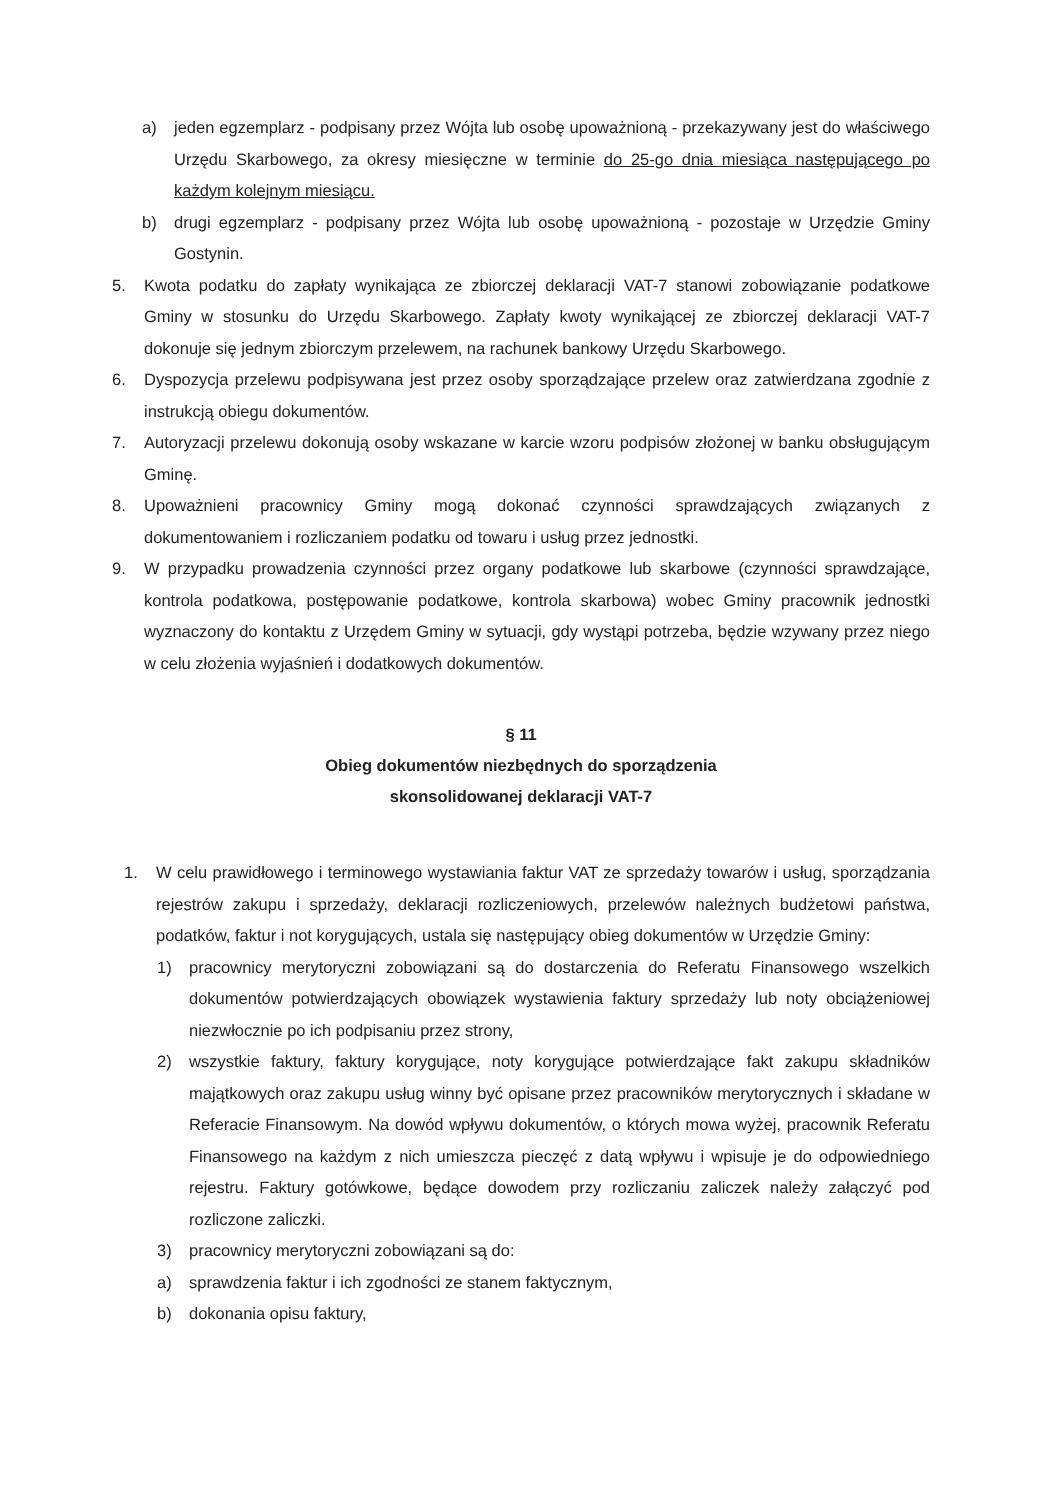a) jeden egzemplarz - podpisany przez Wójta lub osobę upoważnioną - przekazywany jest do właściwego Urzędu Skarbowego, za okresy miesięczne w terminie do 25-go dnia miesiąca następującego po każdym kolejnym miesiącu.
b) drugi egzemplarz - podpisany przez Wójta lub osobę upoważnioną - pozostaje w Urzędzie Gminy Gostynin.
5. Kwota podatku do zapłaty wynikająca ze zbiorczej deklaracji VAT-7 stanowi zobowiązanie podatkowe Gminy w stosunku do Urzędu Skarbowego. Zapłaty kwoty wynikającej ze zbiorczej deklaracji VAT-7 dokonuje się jednym zbiorczym przelewem, na rachunek bankowy Urzędu Skarbowego.
6. Dyspozycja przelewu podpisywana jest przez osoby sporządzające przelew oraz zatwierdzana zgodnie z instrukcją obiegu dokumentów.
7. Autoryzacji przelewu dokonują osoby wskazane w karcie wzoru podpisów złożonej w banku obsługującym Gminę.
8. Upoważnieni pracownicy Gminy mogą dokonać czynności sprawdzających związanych z dokumentowaniem i rozliczaniem podatku od towaru i usług przez jednostki.
9. W przypadku prowadzenia czynności przez organy podatkowe lub skarbowe (czynności sprawdzające, kontrola podatkowa, postępowanie podatkowe, kontrola skarbowa) wobec Gminy pracownik jednostki wyznaczony do kontaktu z Urzędem Gminy w sytuacji, gdy wystąpi potrzeba, będzie wzywany przez niego w celu złożenia wyjaśnień i dodatkowych dokumentów.
§ 11
Obieg dokumentów niezbędnych do sporządzenia
skonsolidowanej deklaracji VAT-7
1. W celu prawidłowego i terminowego wystawiania faktur VAT ze sprzedaży towarów i usług, sporządzania rejestrów zakupu i sprzedaży, deklaracji rozliczeniowych, przelewów należnych budżetowi państwa, podatków, faktur i not korygujących, ustala się następujący obieg dokumentów w Urzędzie Gminy:
1) pracownicy merytoryczni zobowiązani są do dostarczenia do Referatu Finansowego wszelkich dokumentów potwierdzających obowiązek wystawienia faktury sprzedaży lub noty obciążeniowej niezwłocznie po ich podpisaniu przez strony,
2) wszystkie faktury, faktury korygujące, noty korygujące potwierdzające fakt zakupu składników majątkowych oraz zakupu usług winny być opisane przez pracowników merytorycznych i składane w Referacie Finansowym. Na dowód wpływu dokumentów, o których mowa wyżej, pracownik Referatu Finansowego na każdym z nich umieszcza pieczęć z datą wpływu i wpisuje je do odpowiedniego rejestru. Faktury gotówkowe, będące dowodem przy rozliczaniu zaliczek należy załączyć pod rozliczone zaliczki.
3) pracownicy merytoryczni zobowiązani są do:
a) sprawdzenia faktur i ich zgodności ze stanem faktycznym,
b) dokonania opisu faktury,